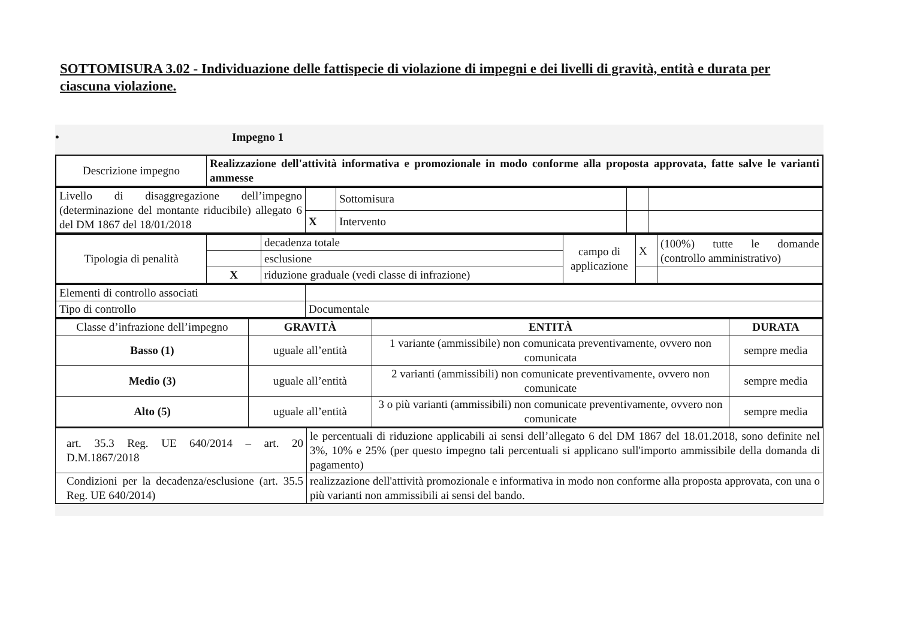SOTTOMISURA 3.02 - Individuazione delle fattispecie di violazione di impegni e dei livelli di gravità, entità e durata per ciascuna violazione.
• Impegno 1
| Descrizione impegno | Realizzazione dell'attività informativa e promozionale in modo conforme alla proposta approvata, fatte salve le varianti ammesse |
| Livello di disaggregazione dell’impegno (determinazione del montante riducibile) allegato 6 del DM 1867 del 18/01/2018 | | Sottomisura | | |
| | X | Intervento | | |
| Tipologia di penalità | | decadenza totale | campo di applicazione | X | (100%) tutte le domande (controllo amministrativo) |
| | | esclusione | | | |
| | X | riduzione graduale (vedi classe di infrazione) | | | |
| Elementi di controllo associati | |
| Tipo di controllo | Documentale |
| Classe d’infrazione dell’impegno | GRAVITÀ | ENTITÀ | DURATA |
| Basso (1) | uguale all’entità | 1 variante (ammissibile) non comunicata preventivamente, ovvero non comunicata | sempre media |
| Medio (3) | uguale all’entità | 2 varianti (ammissibili) non comunicate preventivamente, ovvero non comunicate | sempre media |
| Alto (5) | uguale all’entità | 3 o più varianti (ammissibili) non comunicate preventivamente, ovvero non comunicate | sempre media |
| art. 35.3 Reg. UE 640/2014 – art. 20 D.M.1867/2018 | le percentuali di riduzione applicabili ai sensi dell’allegato 6 del DM 1867 del 18.01.2018, sono definite nel 3%, 10% e 25% (per questo impegno tali percentuali si applicano sull'importo ammissibile della domanda di pagamento) |
| Condizioni per la decadenza/esclusione (art. 35.5 Reg. UE 640/2014) | realizzazione dell'attività promozionale e informativa in modo non conforme alla proposta approvata, con una o più varianti non ammissibili ai sensi del bando. |